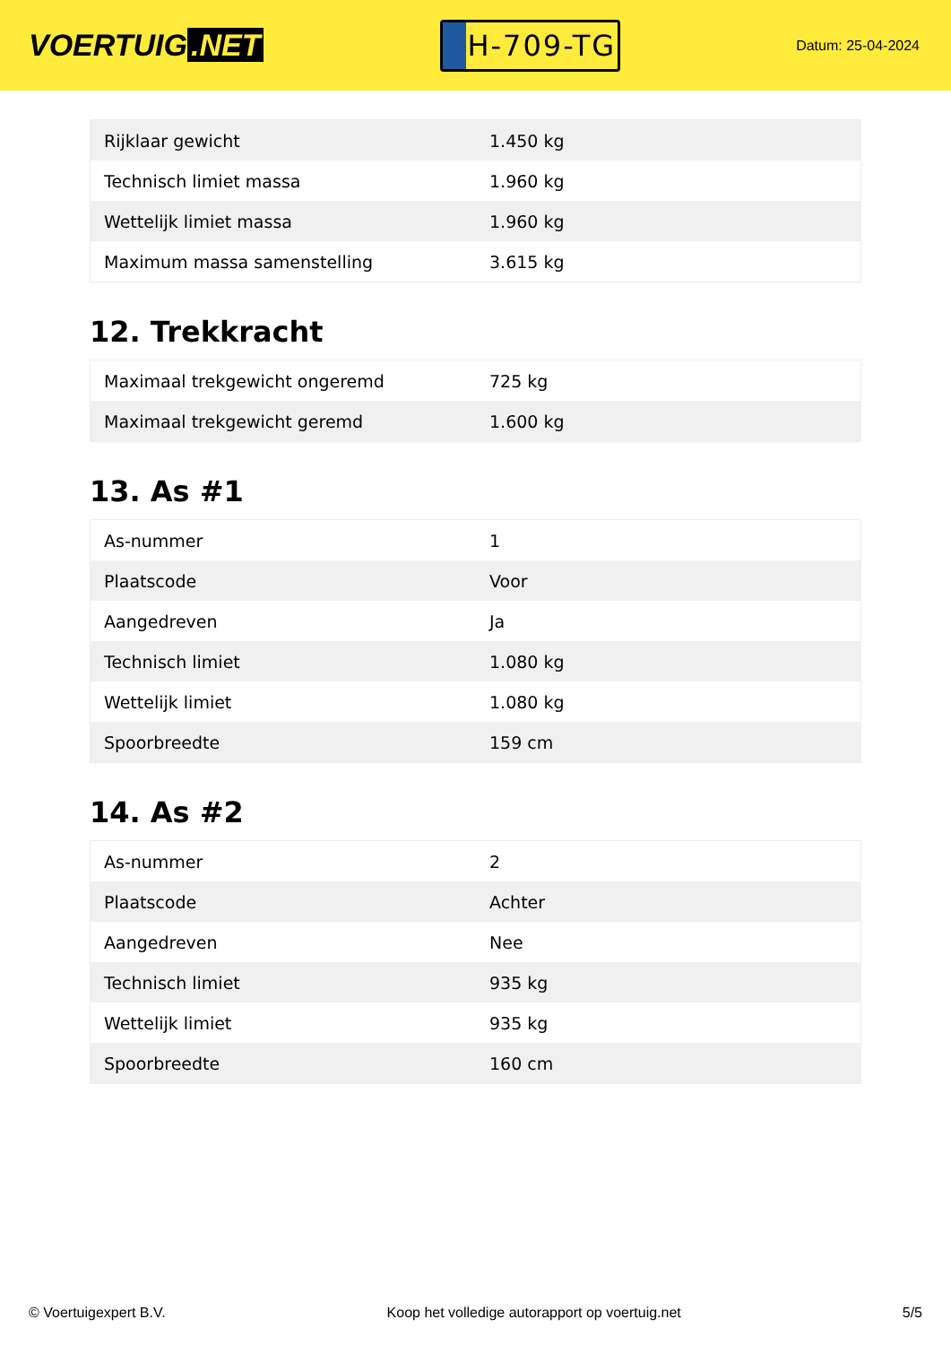VOERTUIG.NET
H-709-TG
Datum: 25-04-2024
| Rijklaar gewicht | 1.450 kg |
| Technisch limiet massa | 1.960 kg |
| Wettelijk limiet massa | 1.960 kg |
| Maximum massa samenstelling | 3.615 kg |
12. Trekkracht
| Maximaal trekgewicht ongeremd | 725 kg |
| Maximaal trekgewicht geremd | 1.600 kg |
13. As #1
| As-nummer | 1 |
| Plaatscode | Voor |
| Aangedreven | Ja |
| Technisch limiet | 1.080 kg |
| Wettelijk limiet | 1.080 kg |
| Spoorbreedte | 159 cm |
14. As #2
| As-nummer | 2 |
| Plaatscode | Achter |
| Aangedreven | Nee |
| Technisch limiet | 935 kg |
| Wettelijk limiet | 935 kg |
| Spoorbreedte | 160 cm |
© Voertuigexpert B.V. Koop het volledige autorapport op voertuig.net 5/5